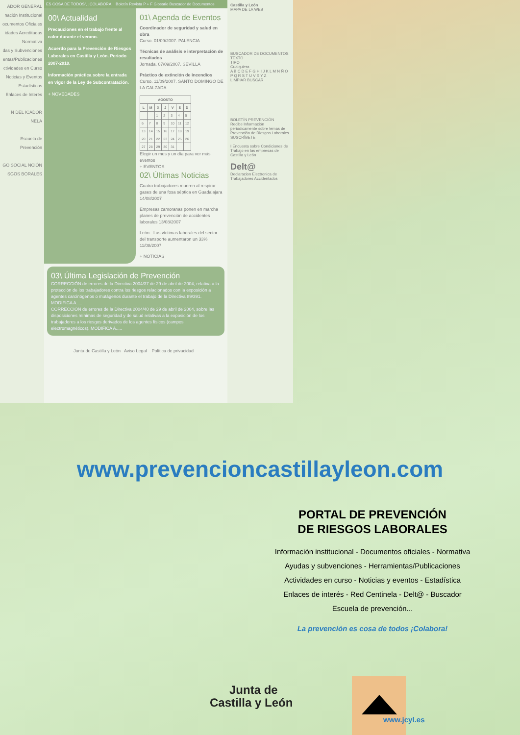ADOR GENERAL
nación Institucional
ocumentos Oficiales
idades Acreditadas
Normativa
das y Subvenciones
entas/Publicaciones
ctividades en Curso
Noticias y Eventos
Estadísticas
Enlaces de Interés
N DEL ICADOR NELA
Escuela de Prevención
GO SOCIAL NCIÓN SGOS BORALES
ES COSA DE TODOS", ¡COLABORA! Boletín Revista P + F Glosario Buscador de Documentos
00\ Actualidad
Precauciones en el trabajo frente al calor durante el verano.
Acuerdo para la Prevención de Riesgos Laborales en Castilla y León. Periodo 2007-2010.
Información práctica sobre la entrada en vigor de la Ley de Subcontratación.
+ NOVEDADES
01\ Agenda de Eventos
Coordinador de seguridad y salud en obra
Curso. 01/09/2007. PALENCIA
Técnicas de análisis e interpretación de resultados
Jornada. 07/09/2007. SEVILLA
Práctico de extinción de incendios
Curso. 11/09/2007. SANTO DOMINGO DE LA CALZADA
| AGOSTO | | | | | | |
| --- | --- | --- | --- | --- | --- | --- |
| L | M | X | J | V | S | D |
| | | 1 | 2 | 3 | 4 | 5 |
| 6 | 7 | 8 | 9 | 10 | 11 | 12 |
| 13 | 14 | 15 | 16 | 17 | 18 | 19 |
| 20 | 21 | 22 | 23 | 24 | 25 | 26 |
| 27 | 28 | 29 | 30 | 31 | | |
Elegir un mes y un día para ver más eventos
+ EVENTOS
02\ Últimas Noticias
Cuatro trabajadores mueren al respirar gases de una fosa séptica en Guadalajara 14/08/2007
Empresas zamoranas ponen en marcha planes de prevención de accidentes laborales 13/08/2007
León.- Las víctimas laborales del sector del transporte aumentaron un 33% 11/08/2007
+ NOTICIAS
03\ Última Legislación de Prevención
CORRECCIÓN de errores de la Directiva 2004/37 de 29 de abril de 2004, relativa a la protección de los trabajadores contra los riesgos relacionados con la exposición a agentes carcinógenos o mutágenos durante el trabajo de la Directiva 89/391. MODIFICA A.....
CORRECCIÓN de errores de la Directiva 2004/40 de 29 de abril de 2004, sobre las disposiciones mínimas de seguridad y de salud relativas a la exposición de los trabajadores a los riesgos derivados de los agentes físicos (campos electromagnéticos). MODIFICA A.....
Junta de Castilla y León Aviso Legal Política de privacidad
Castilla y León
MAPA DE LA WEB
BUSCADOR DE DOCUMENTOS
TEXTO
TIPO
Cualquiera
A B C D E F G H I J K L M N Ñ O P Q R S T U V X Y Z
LIMPIAR BUSCAR
BOLETÍN PREVENCIÓN
Recibe Información periódicamente sobre temas de Prevención de Riesgos Laborales
SUSCRÍBETE
I Encuesta sobre Condiciones de Trabajo en las empresas de Castilla y León
Delt@
Declaracion Electronica de Trabajadores Accidentados
www.prevencioncastillayleon.com
PORTAL DE PREVENCIÓN
DE RIESGOS LABORALES
Información institucional - Documentos oficiales - Normativa
Ayudas y subvenciones - Herramientas/Publicaciones
Actividades en curso - Noticias y eventos - Estadística
Enlaces de interés - Red Centinela - Delt@ - Buscador
Escuela de prevención...
La prevención es cosa de todos ¡Colabora!
Junta de
Castilla y León
www.jcyl.es